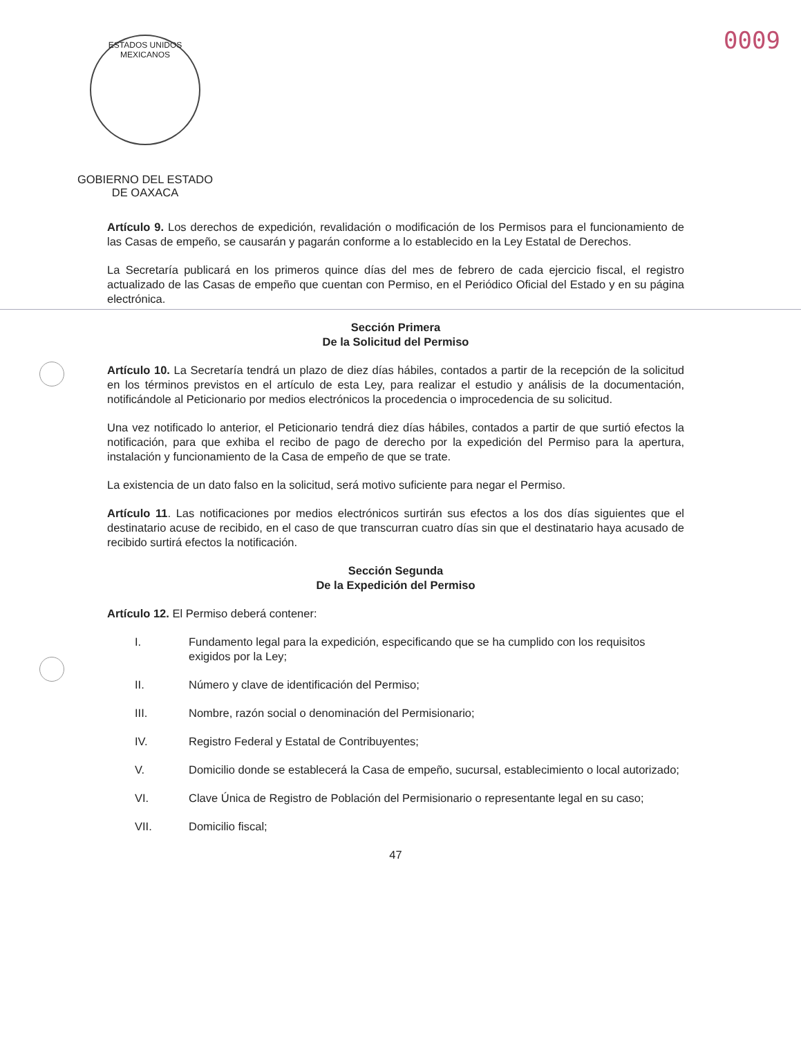ESTADOS UNIDOS MEXICANOS
GOBIERNO DEL ESTADO
DE OAXACA
0009
Artículo 9. Los derechos de expedición, revalidación o modificación de los Permisos para el funcionamiento de las Casas de empeño, se causarán y pagarán conforme a lo establecido en la Ley Estatal de Derechos.
La Secretaría publicará en los primeros quince días del mes de febrero de cada ejercicio fiscal, el registro actualizado de las Casas de empeño que cuentan con Permiso, en el Periódico Oficial del Estado y en su página electrónica.
Sección Primera
De la Solicitud del Permiso
Artículo 10. La Secretaría tendrá un plazo de diez días hábiles, contados a partir de la recepción de la solicitud en los términos previstos en el artículo de esta Ley, para realizar el estudio y análisis de la documentación, notificándole al Peticionario por medios electrónicos la procedencia o improcedencia de su solicitud.
Una vez notificado lo anterior, el Peticionario tendrá diez días hábiles, contados a partir de que surtió efectos la notificación, para que exhiba el recibo de pago de derecho por la expedición del Permiso para la apertura, instalación y funcionamiento de la Casa de empeño de que se trate.
La existencia de un dato falso en la solicitud, será motivo suficiente para negar el Permiso.
Artículo 11. Las notificaciones por medios electrónicos surtirán sus efectos a los dos días siguientes que el destinatario acuse de recibido, en el caso de que transcurran cuatro días sin que el destinatario haya acusado de recibido surtirá efectos la notificación.
Sección Segunda
De la Expedición del Permiso
Artículo 12. El Permiso deberá contener:
I. Fundamento legal para la expedición, especificando que se ha cumplido con los requisitos exigidos por la Ley;
II. Número y clave de identificación del Permiso;
III. Nombre, razón social o denominación del Permisionario;
IV. Registro Federal y Estatal de Contribuyentes;
V. Domicilio donde se establecerá la Casa de empeño, sucursal, establecimiento o local autorizado;
VI. Clave Única de Registro de Población del Permisionario o representante legal en su caso;
VII. Domicilio fiscal;
47